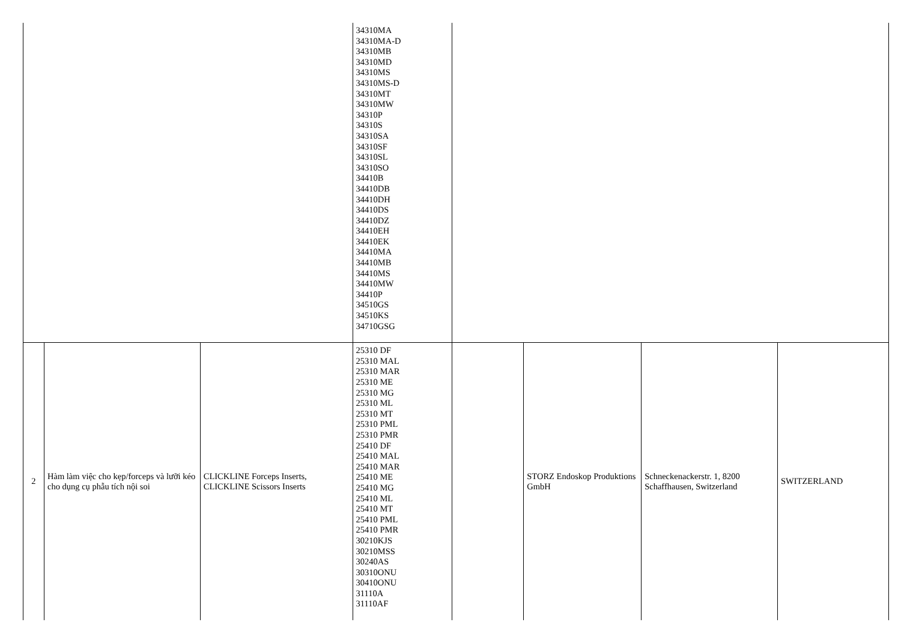| | | | 34310MA 34310MA-D 34310MB 34310MD 34310MS 34310MS-D 34310MT 34310MW 34310P 34310S 34310SA 34310SF 34310SL 34310SO 34410B 34410DB 34410DH 34410DS 34410DZ 34410EH 34410EK 34410MA 34410MB 34410MS 34410MW 34410P 34510GS 34510KS 34710GSG | | | | |
| 2 | Hàm làm việc cho kẹp/forceps và lưỡi kéo cho dụng cụ phẫu tích nội soi | CLICKLINE Forceps Inserts, CLICKLINE Scissors Inserts | 25310 DF 25310 MAL 25310 MAR 25310 ME 25310 MG 25310 ML 25310 MT 25310 PML 25310 PMR 25410 DF 25410 MAL 25410 MAR 25410 ME 25410 MG 25410 ML 25410 MT 25410 PML 25410 PMR 30210KJS 30210MSS 30240AS 30310ONU 30410ONU 31110A 31110AF | | STORZ Endoskop Produktions GmbH | Schneckenackerstr. 1, 8200 Schaffhausen, Switzerland | SWITZERLAND |